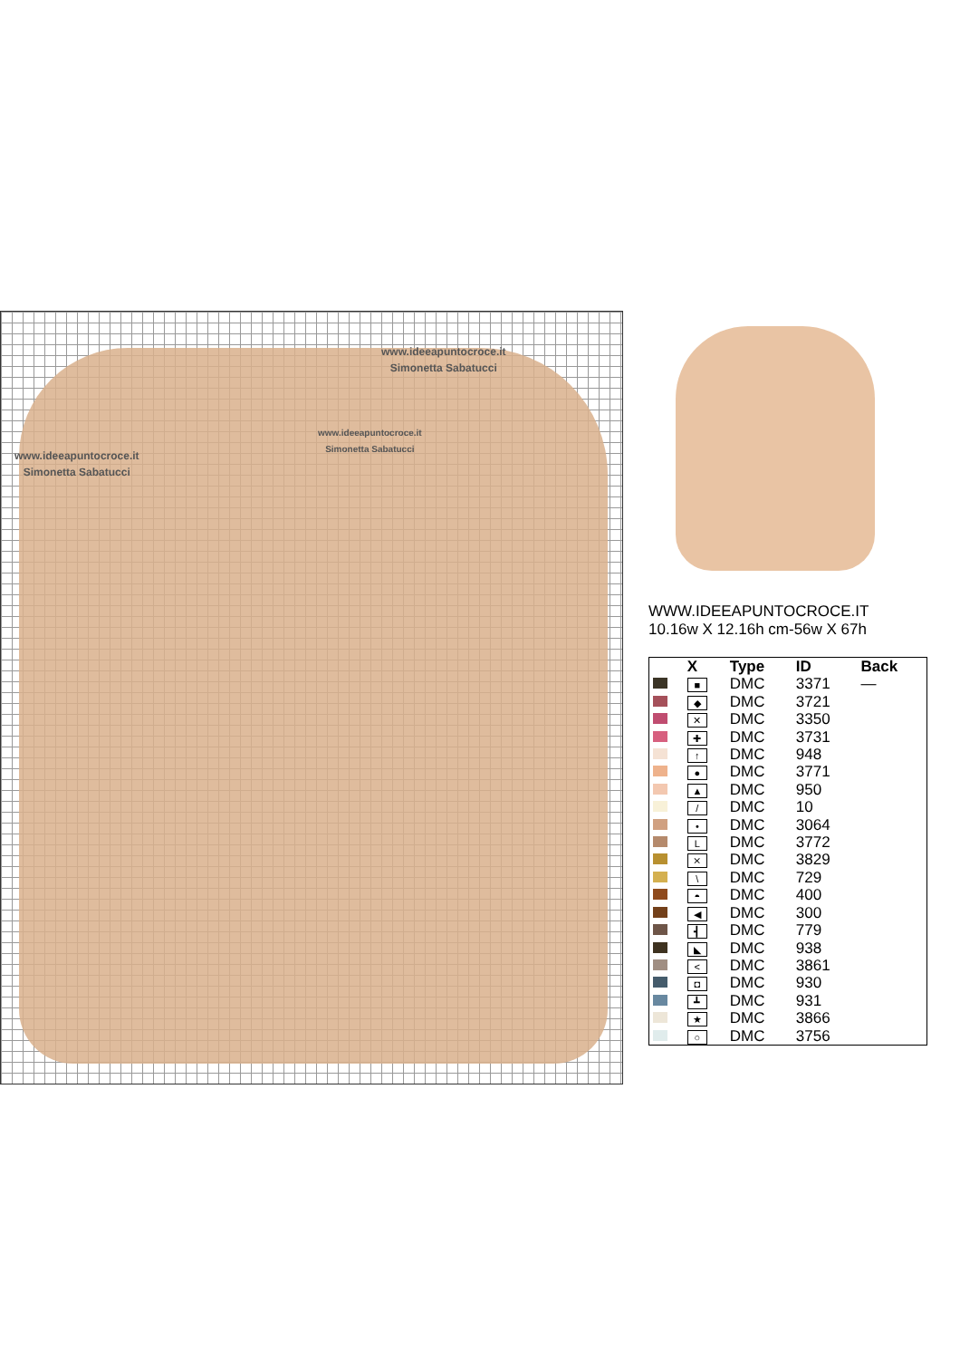www.ideeapuntocroce.it
Simonetta Sabatucci
www.ideeapuntocroce.it
Simonetta Sabatucci
www.ideeapuntocroce.it
Simonetta Sabatucci
WWW.IDEEAPUNTOCROCE.IT
10.16w X 12.16h cm-56w X 67h
| | X | Type | ID | Back |
| --- | --- | --- | --- | --- |
| | ■ | DMC | 3371 | — |
| | ◆ | DMC | 3721 | |
| | ✕ | DMC | 3350 | |
| | ✚ | DMC | 3731 | |
| | ↑ | DMC | 948 | |
| | ● | DMC | 3771 | |
| | ▲ | DMC | 950 | |
| | / | DMC | 10 | |
| | • | DMC | 3064 | |
| | L | DMC | 3772 | |
| | ⨯ | DMC | 3829 | |
| | \ | DMC | 729 | |
| | ◓ | DMC | 400 | |
| | ◀ | DMC | 300 | |
| | ┫ | DMC | 779 | |
| | ◣ | DMC | 938 | |
| | < | DMC | 3861 | |
| | ◘ | DMC | 930 | |
| | ┻ | DMC | 931 | |
| | ★ | DMC | 3866 | |
| | ○ | DMC | 3756 | |